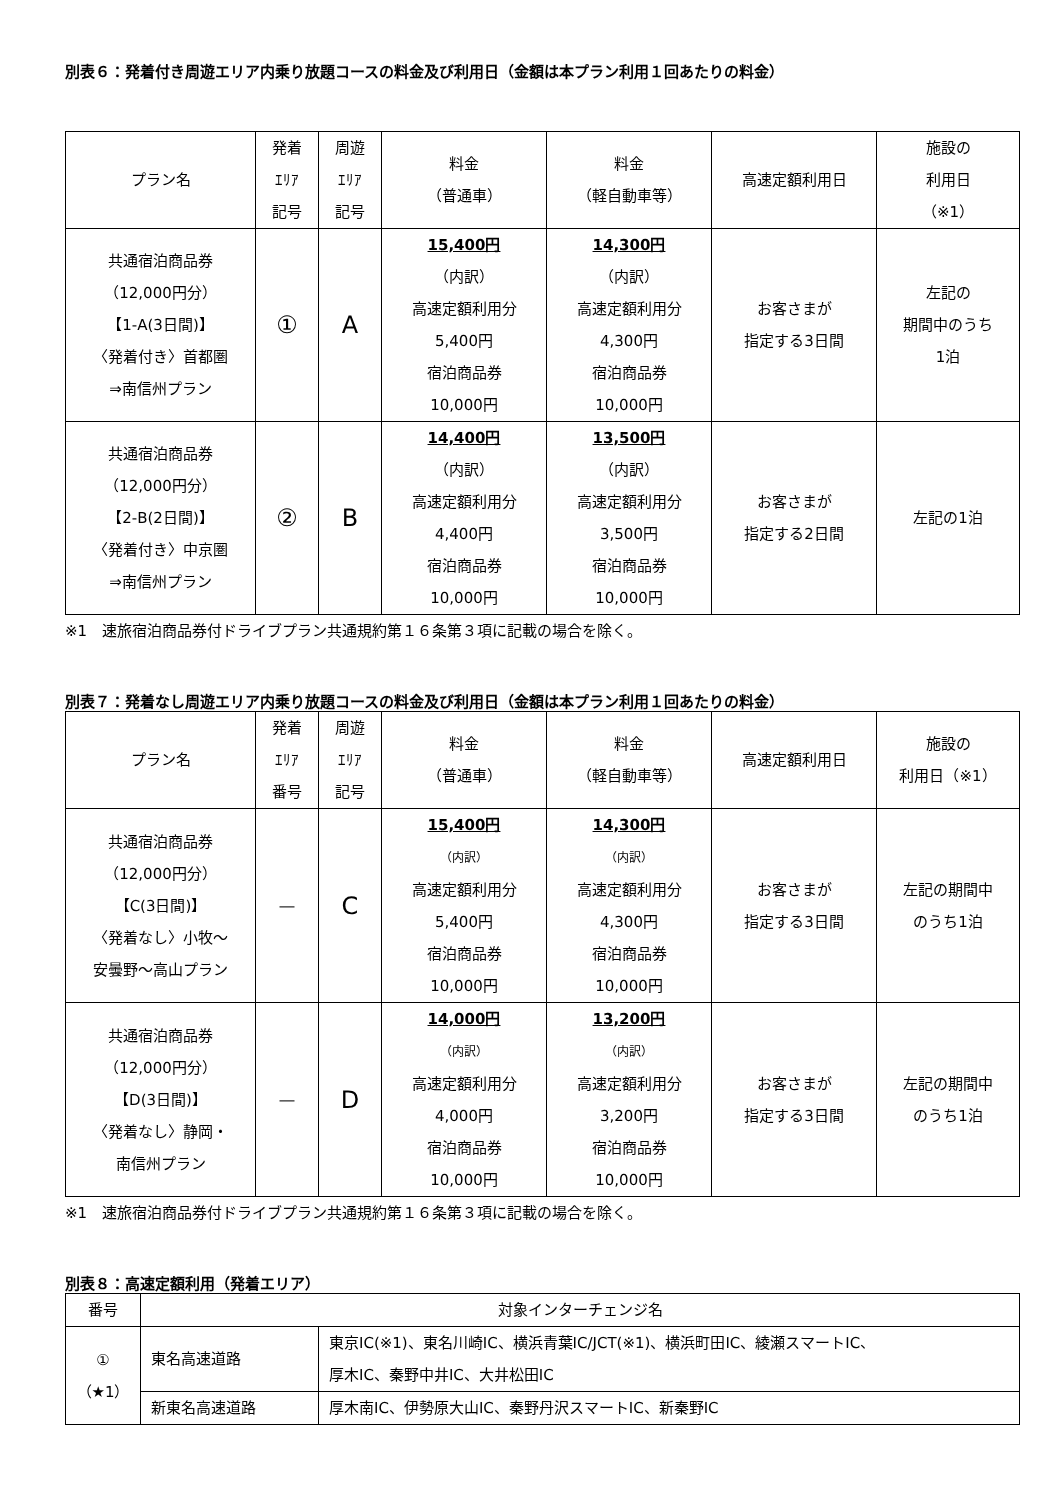別表６：発着付き周遊エリア内乗り放題コースの料金及び利用日（金額は本プラン利用１回あたりの料金）
| プラン名 | 発着 ｴﾘｱ 記号 | 周遊 ｴﾘｱ 記号 | 料金 （普通車） | 料金 （軽自動車等） | 高速定額利用日 | 施設の 利用日 （※1） |
| --- | --- | --- | --- | --- | --- | --- |
| 共通宿泊商品券 （12,000円分） 【1-A(3日間)】 〈発着付き〉首都圏 ⇒南信州プラン | ① | A | 15,400円 （内訳） 高速定額利用分 5,400円 宿泊商品券 10,000円 | 14,300円 （内訳） 高速定額利用分 4,300円 宿泊商品券 10,000円 | お客さまが 指定する3日間 | 左記の 期間中のうち 1泊 |
| 共通宿泊商品券 （12,000円分） 【2-B(2日間)】 〈発着付き〉中京圏 ⇒南信州プラン | ② | B | 14,400円 （内訳） 高速定額利用分 4,400円 宿泊商品券 10,000円 | 13,500円 （内訳） 高速定額利用分 3,500円 宿泊商品券 10,000円 | お客さまが 指定する2日間 | 左記の1泊 |
※1　速旅宿泊商品券付ドライブプラン共通規約第１６条第３項に記載の場合を除く。
別表７：発着なし周遊エリア内乗り放題コースの料金及び利用日（金額は本プラン利用１回あたりの料金）
| プラン名 | 発着 ｴﾘｱ 番号 | 周遊 ｴﾘｱ 記号 | 料金 （普通車） | 料金 （軽自動車等） | 高速定額利用日 | 施設の 利用日（※1） |
| --- | --- | --- | --- | --- | --- | --- |
| 共通宿泊商品券 （12,000円分） 【C(3日間)】 〈発着なし〉小牧～ 安曇野～高山プラン | ― | C | 15,400円 （内訳） 高速定額利用分 5,400円 宿泊商品券 10,000円 | 14,300円 （内訳） 高速定額利用分 4,300円 宿泊商品券 10,000円 | お客さまが 指定する3日間 | 左記の期間中 のうち1泊 |
| 共通宿泊商品券 （12,000円分） 【D(3日間)】 〈発着なし〉静岡・ 南信州プラン | ― | D | 14,000円 （内訳） 高速定額利用分 4,000円 宿泊商品券 10,000円 | 13,200円 （内訳） 高速定額利用分 3,200円 宿泊商品券 10,000円 | お客さまが 指定する3日間 | 左記の期間中 のうち1泊 |
※1　速旅宿泊商品券付ドライブプラン共通規約第１６条第３項に記載の場合を除く。
別表８：高速定額利用（発着エリア）
| 番号 | 対象インターチェンジ名 | |
| --- | --- | --- |
| ① （★1） | 東名高速道路 | 東京IC(※1)、東名川崎IC、横浜青葉IC/JCT(※1)、横浜町田IC、綾瀬スマートIC、 厚木IC、秦野中井IC、大井松田IC |
| | 新東名高速道路 | 厚木南IC、伊勢原大山IC、秦野丹沢スマートIC、新秦野IC |